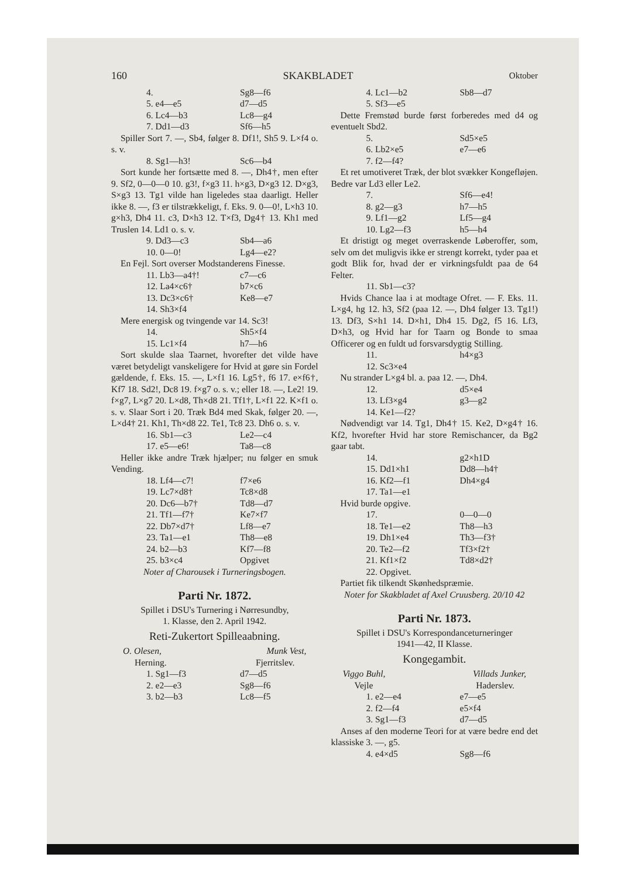160 SKAKBLADET Oktober
4. Sg8—f6
5. e4—e5 d7—d5
6. Lc4—b3 Lc8—g4
7. Dd1—d3 Sf6—h5
Spiller Sort 7. —, Sb4, følger 8. Df1!, Sh5 9. L×f4 o. s. v.
8. Sg1—h3! Sc6—b4
Sort kunde her fortsætte med 8. —, Dh4†, men efter 9. Sf2, 0—0—0 10. g3!, f×g3 11. h×g3, D×g3 12. D×g3, S×g3 13. Tg1 vilde han ligeledes staa daarligt. Heller ikke 8. —, f3 er tilstrækkeligt, f. Eks. 9. 0—0!, L×h3 10. g×h3, Dh4 11. c3, D×h3 12. T×f3, Dg4† 13. Kh1 med Truslen 14. Ld1 o. s. v.
9. Dd3—c3 Sb4—a6
10. 0—0! Lg4—e2?
En Fejl. Sort overser Modstanderens Finesse.
11. Lb3—a4†! c7—c6
12. La4×c6† b7×c6
13. Dc3×c6† Ke8—e7
14. Sh3×f4
Mere energisk og tvingende var 14. Sc3!
14. Sh5×f4
15. Lc1×f4 h7—h6
Sort skulde slaa Taarnet, hvorefter det vilde have været betydeligt vanskeligere for Hvid at gøre sin Fordel gældende, f. Eks. 15. —, L×f1 16. Lg5†, f6 17. e×f6†, Kf7 18. Sd2!, Dc8 19. f×g7 o. s. v.; eller 18. —, Le2! 19. f×g7, L×g7 20. L×d8, Th×d8 21. Tf1†, L×f1 22. K×f1 o. s. v. Slaar Sort i 20. Træk Bd4 med Skak, følger 20. —, L×d4† 21. Kh1, Th×d8 22. Te1, Tc8 23. Dh6 o. s. v.
16. Sb1—c3 Le2—c4
17. e5—e6! Ta8—c8
Heller ikke andre Træk hjælper; nu følger en smuk Vending.
18. Lf4—c7! f7×e6
19. Lc7×d8† Tc8×d8
20. Dc6—b7† Td8—d7
21. Tf1—f7† Ke7×f7
22. Db7×d7† Lf8—e7
23. Ta1—e1 Th8—e8
24. b2—b3 Kf7—f8
25. b3×c4 Opgivet
Noter af Charousek i Turneringsbogen.
Parti Nr. 1872.
Spillet i DSU's Turnering i Nørresundby,
1. Klasse, den 2. April 1942.
Reti-Zukertort Spilleaabning.
O. Olesen, Munk Vest,
Herning. Fjerritslev.
1. Sg1—f3 d7—d5
2. e2—e3 Sg8—f6
3. b2—b3 Lc8—f5
4. Lc1—b2 Sb8—d7
5. Sf3—e5
Dette Fremstød burde først forberedes med d4 og eventuelt Sbd2.
5. Sd5×e5
6. Lb2×e5 e7—e6
7. f2—f4?
Et ret umotiveret Træk, der blot svækker Kongefløjen. Bedre var Ld3 eller Le2.
7. Sf6—e4!
8. g2—g3 h7—h5
9. Lf1—g2 Lf5—g4
10. Lg2—f3 h5—h4
Et dristigt og meget overraskende Løberoffer, som, selv om det muligvis ikke er strengt korrekt, tyder paa et godt Blik for, hvad der er virkningsfuldt paa de 64 Felter.
11. Sb1—c3?
Hvids Chance laa i at modtage Ofret. — F. Eks. 11. L×g4, hg 12. h3, Sf2 (paa 12. —, Dh4 følger 13. Tg1!) 13. Df3, S×h1 14. D×h1, Dh4 15. Dg2, f5 16. Lf3, D×h3, og Hvid har for Taarn og Bonde to smaa Officerer og en fuldt ud forsvarsdygtig Stilling.
11. h4×g3
12. Sc3×e4
Nu strander L×g4 bl. a. paa 12. —, Dh4.
12. d5×e4
13. Lf3×g4 g3—g2
14. Ke1—f2?
Nødvendigt var 14. Tg1, Dh4† 15. Ke2, D×g4† 16. Kf2, hvorefter Hvid har store Remischancer, da Bg2 gaar tabt.
14. g2×h1D
15. Dd1×h1 Dd8—h4†
16. Kf2—f1 Dh4×g4
17. Ta1—e1
Hvid burde opgive.
17. 0—0—0
18. Te1—e2 Th8—h3
19. Dh1×e4 Th3—f3†
20. Te2—f2 Tf3×f2†
21. Kf1×f2 Td8×d2†
22. Opgivet.
Partiet fik tilkendt Skønhedspræmie.
Noter for Skakbladet af Axel Cruusberg. 20/10 42
Parti Nr. 1873.
Spillet i DSU's Korrespondanceturneringer
1941—42, II Klasse.
Kongegambit.
Viggo Buhl, Villads Junker,
Vejle Haderslev.
1. e2—e4 e7—e5
2. f2—f4 e5×f4
3. Sg1—f3 d7—d5
Anses af den moderne Teori for at være bedre end det klassiske 3. —, g5.
4. e4×d5 Sg8—f6